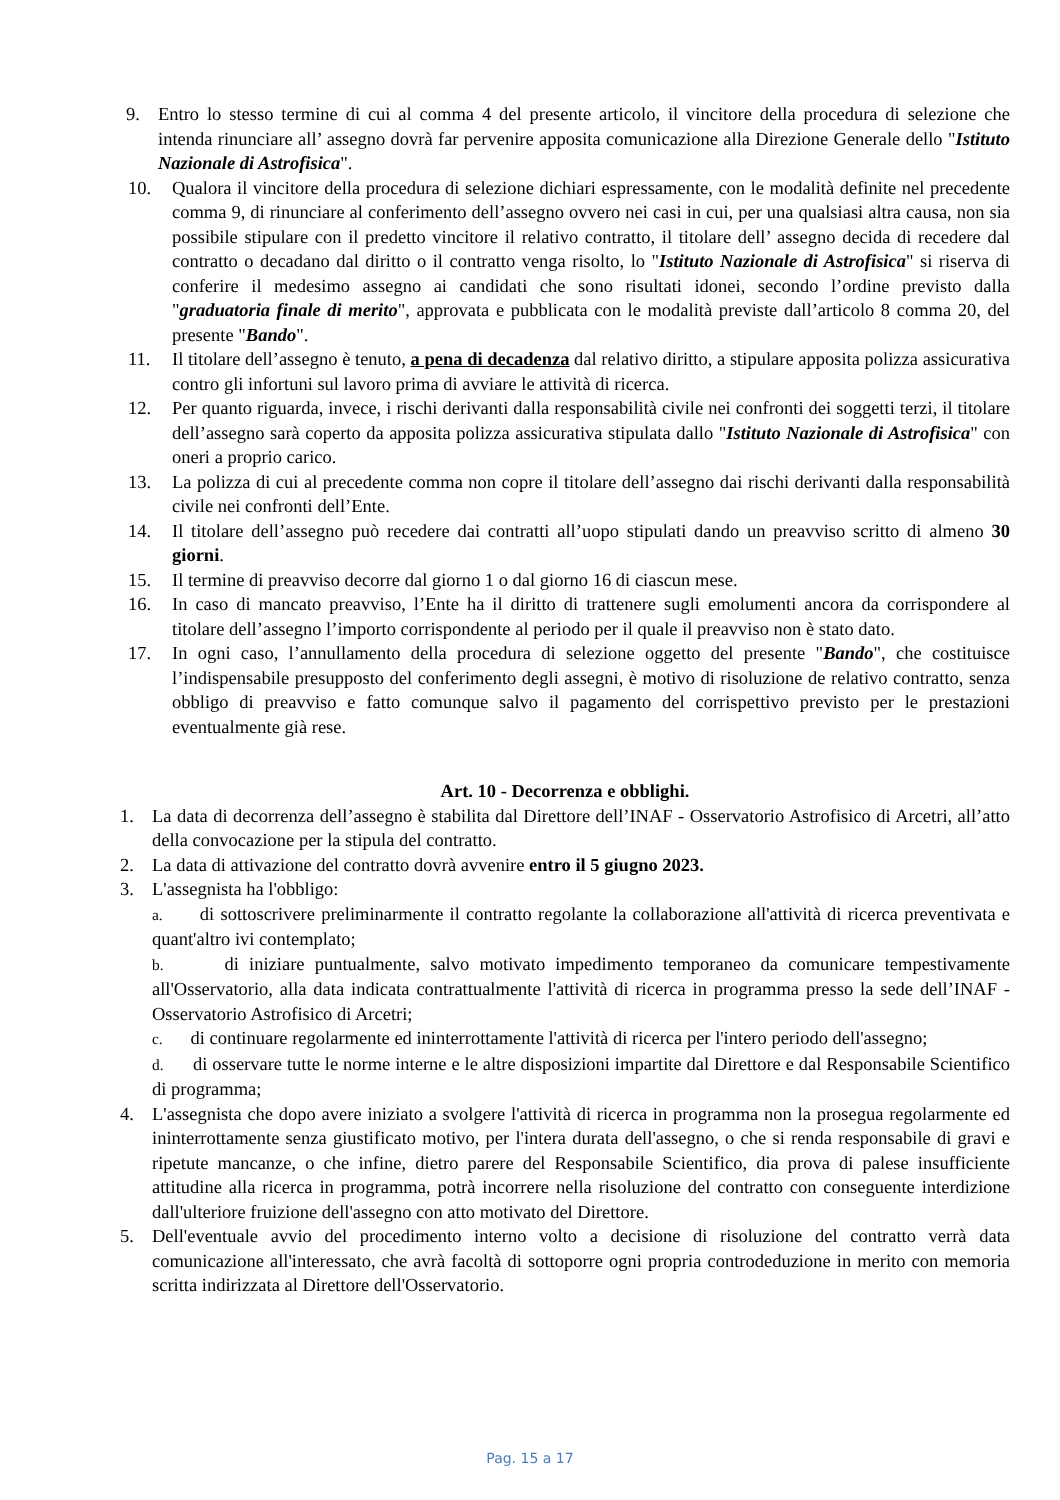9. Entro lo stesso termine di cui al comma 4 del presente articolo, il vincitore della procedura di selezione che intenda rinunciare all’ assegno dovrà far pervenire apposita comunicazione alla Direzione Generale dello "Istituto Nazionale di Astrofisica".
10. Qualora il vincitore della procedura di selezione dichiari espressamente, con le modalità definite nel precedente comma 9, di rinunciare al conferimento dell’assegno ovvero nei casi in cui, per una qualsiasi altra causa, non sia possibile stipulare con il predetto vincitore il relativo contratto, il titolare dell’ assegno decida di recedere dal contratto o decadano dal diritto o il contratto venga risolto, lo "Istituto Nazionale di Astrofisica" si riserva di conferire il medesimo assegno ai candidati che sono risultati idonei, secondo l’ordine previsto dalla "graduatoria finale di merito", approvata e pubblicata con le modalità previste dall’articolo 8 comma 20, del presente "Bando".
11. Il titolare dell’assegno è tenuto, a pena di decadenza dal relativo diritto, a stipulare apposita polizza assicurativa contro gli infortuni sul lavoro prima di avviare le attività di ricerca.
12. Per quanto riguarda, invece, i rischi derivanti dalla responsabilità civile nei confronti dei soggetti terzi, il titolare dell’assegno sarà coperto da apposita polizza assicurativa stipulata dallo "Istituto Nazionale di Astrofisica" con oneri a proprio carico.
13. La polizza di cui al precedente comma non copre il titolare dell’assegno dai rischi derivanti dalla responsabilità civile nei confronti dell’Ente.
14. Il titolare dell’assegno può recedere dai contratti all’uopo stipulati dando un preavviso scritto di almeno 30 giorni.
15. Il termine di preavviso decorre dal giorno 1 o dal giorno 16 di ciascun mese.
16. In caso di mancato preavviso, l’Ente ha il diritto di trattenere sugli emolumenti ancora da corrispondere al titolare dell’assegno l’importo corrispondente al periodo per il quale il preavviso non è stato dato.
17. In ogni caso, l’annullamento della procedura di selezione oggetto del presente "Bando", che costituisce l’indispensabile presupposto del conferimento degli assegni, è motivo di risoluzione de relativo contratto, senza obbligo di preavviso e fatto comunque salvo il pagamento del corrispettivo previsto per le prestazioni eventualmente già rese.
Art. 10 - Decorrenza e obblighi.
1. La data di decorrenza dell’assegno è stabilita dal Direttore dell’INAF - Osservatorio Astrofisico di Arcetri, all’atto della convocazione per la stipula del contratto.
2. La data di attivazione del contratto dovrà avvenire entro il 5 giugno 2023.
3. L'assegnista ha l'obbligo:
a. di sottoscrivere preliminarmente il contratto regolante la collaborazione all'attività di ricerca preventivata e quant'altro ivi contemplato;
b. di iniziare puntualmente, salvo motivato impedimento temporaneo da comunicare tempestivamente all'Osservatorio, alla data indicata contrattualmente l'attività di ricerca in programma presso la sede dell’INAF - Osservatorio Astrofisico di Arcetri;
c. di continuare regolarmente ed ininterrottamente l'attività di ricerca per l'intero periodo dell'assegno;
d. di osservare tutte le norme interne e le altre disposizioni impartite dal Direttore e dal Responsabile Scientifico di programma;
4. L'assegnista che dopo avere iniziato a svolgere l'attività di ricerca in programma non la prosegua regolarmente ed ininterrottamente senza giustificato motivo, per l'intera durata dell'assegno, o che si renda responsabile di gravi e ripetute mancanze, o che infine, dietro parere del Responsabile Scientifico, dia prova di palese insufficiente attitudine alla ricerca in programma, potrà incorrere nella risoluzione del contratto con conseguente interdizione dall'ulteriore fruizione dell'assegno con atto motivato del Direttore.
5. Dell'eventuale avvio del procedimento interno volto a decisione di risoluzione del contratto verrà data comunicazione all'interessato, che avrà facoltà di sottoporre ogni propria controdeduzione in merito con memoria scritta indirizzata al Direttore dell'Osservatorio.
Pag. 15 a 17